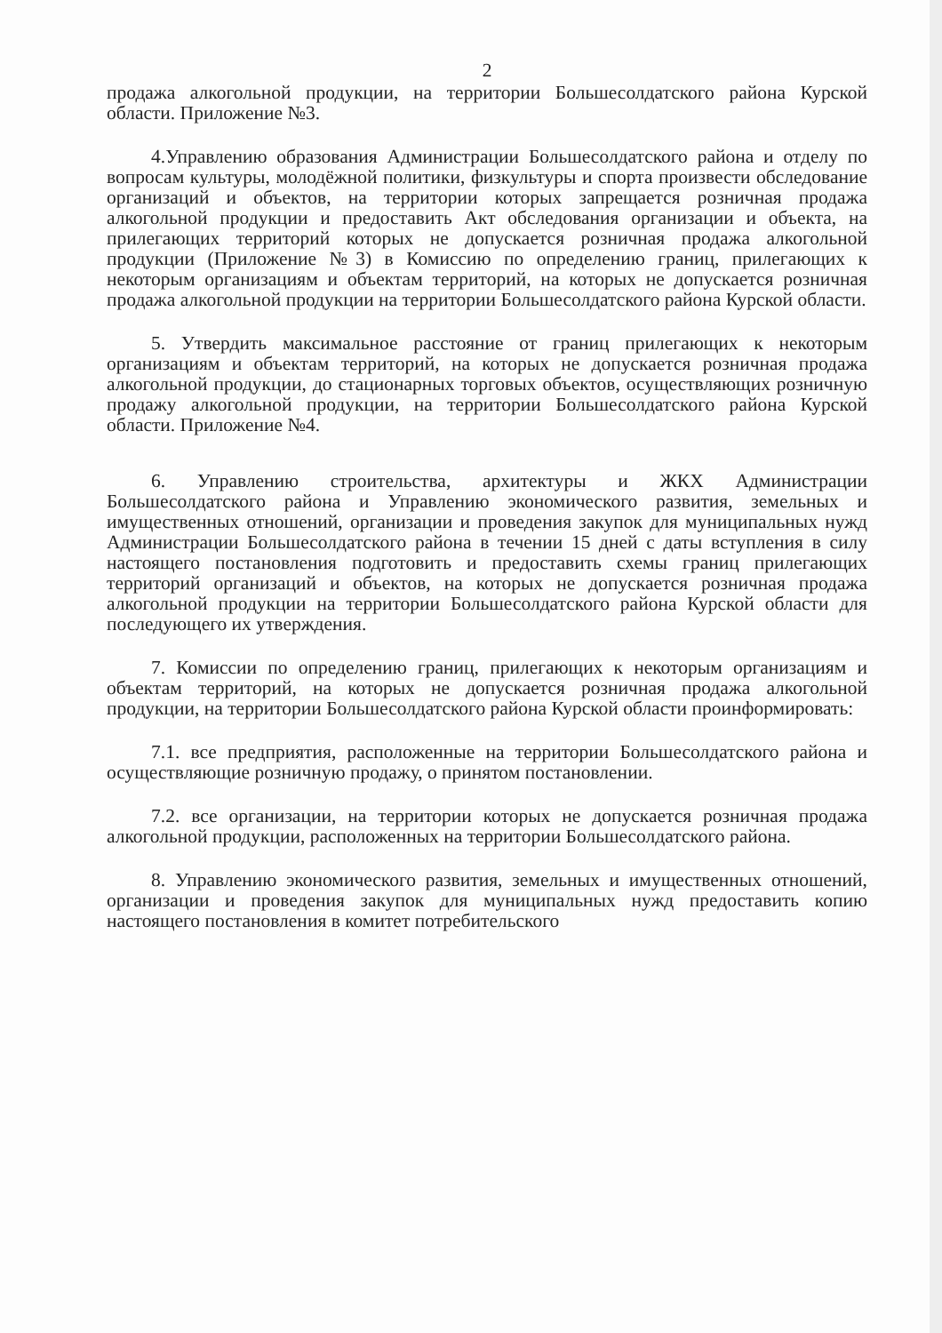2
продажа алкогольной продукции, на территории Большесолдатского района Курской области. Приложение №3.
4.Управлению образования Администрации Большесолдатского района и отделу по вопросам культуры, молодёжной политики, физкультуры и спорта произвести обследование организаций и объектов, на территории которых запрещается розничная продажа алкогольной продукции и предоставить Акт обследования организации и объекта, на прилегающих территорий которых не допускается розничная продажа алкогольной продукции (Приложение №3) в Комиссию по определению границ, прилегающих к некоторым организациям и объектам территорий, на которых не допускается розничная продажа алкогольной продукции на территории Большесолдатского района Курской области.
5. Утвердить максимальное расстояние от границ прилегающих к некоторым организациям и объектам территорий, на которых не допускается розничная продажа алкогольной продукции, до стационарных торговых объектов, осуществляющих розничную продажу алкогольной продукции, на территории Большесолдатского района Курской области. Приложение №4.
6. Управлению строительства, архитектуры и ЖКХ Администрации Большесолдатского района и Управлению экономического развития, земельных и имущественных отношений, организации и проведения закупок для муниципальных нужд Администрации Большесолдатского района в течении 15 дней с даты вступления в силу настоящего постановления подготовить и предоставить схемы границ прилегающих территорий организаций и объектов, на которых не допускается розничная продажа алкогольной продукции на территории Большесолдатского района Курской области для последующего их утверждения.
7. Комиссии по определению границ, прилегающих к некоторым организациям и объектам территорий, на которых не допускается розничная продажа алкогольной продукции, на территории Большесолдатского района Курской области проинформировать:
7.1. все предприятия, расположенные на территории Большесолдатского района и осуществляющие розничную продажу, о принятом постановлении.
7.2. все организации, на территории которых не допускается розничная продажа алкогольной продукции, расположенных на территории Большесолдатского района.
8. Управлению экономического развития, земельных и имущественных отношений, организации и проведения закупок для муниципальных нужд предоставить копию настоящего постановления в комитет потребительского